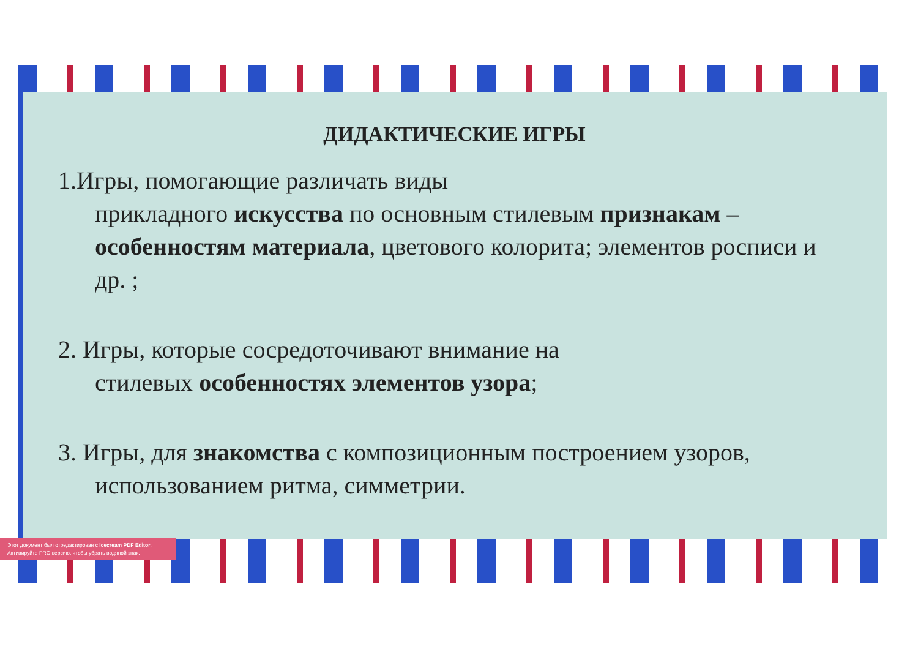ДИДАКТИЧЕСКИЕ ИГРЫ
1.Игры, помогающие различать виды
прикладного искусства по основным стилевым признакам – особенностям материала, цветового колорита; элементов росписи и др. ;
2. Игры, которые сосредоточивают внимание на
стилевых особенностях элементов узора;
3. Игры, для знакомства с композиционным построением узоров,
использованием ритма, симметрии.
Этот документ был отредактирован с Icecream PDF Editor.
Активируйте PRO версию, чтобы убрать водяной знак.